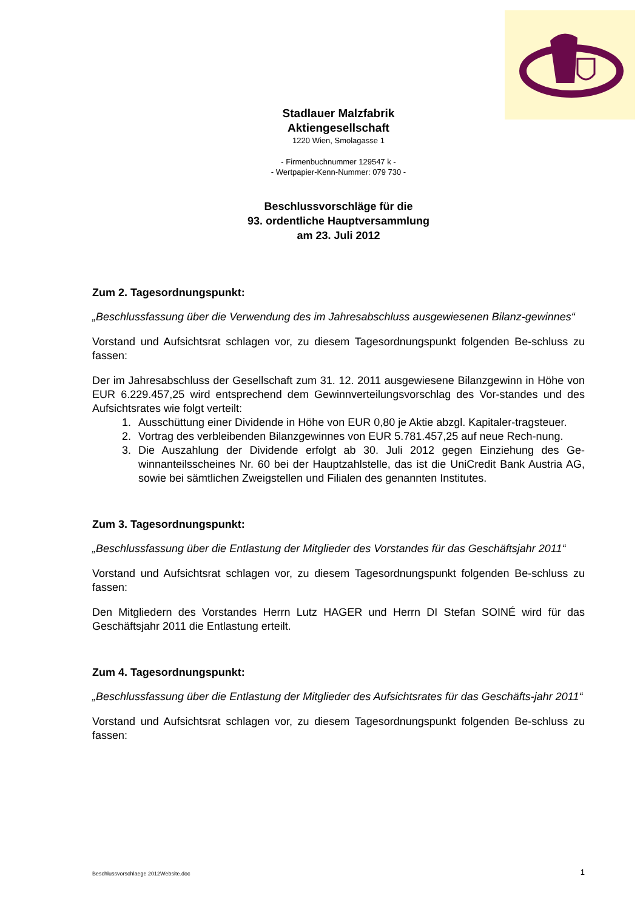Stadlauer Malzfabrik
Aktiengesellschaft
1220 Wien, Smolagasse 1
- Firmenbuchnummer 129547 k -
- Wertpapier-Kenn-Nummer: 079 730 -
Beschlussvorschläge für die
93. ordentliche Hauptversammlung
am 23. Juli 2012
Zum 2. Tagesordnungspunkt:
„Beschlussfassung über die Verwendung des im Jahresabschluss ausgewiesenen Bilanz-gewinnes“
Vorstand und Aufsichtsrat schlagen vor, zu diesem Tagesordnungspunkt folgenden Be-schluss zu fassen:
Der im Jahresabschluss der Gesellschaft zum 31. 12. 2011 ausgewiesene Bilanzgewinn in Höhe von EUR 6.229.457,25 wird entsprechend dem Gewinnverteilungsvorschlag des Vor-standes und des Aufsichtsrates wie folgt verteilt:
1. Ausschüttung einer Dividende in Höhe von EUR 0,80 je Aktie abzgl. Kapitaler-tragsteuer.
2. Vortrag des verbleibenden Bilanzgewinnes von EUR 5.781.457,25 auf neue Rech-nung.
3. Die Auszahlung der Dividende erfolgt ab 30. Juli 2012 gegen Einziehung des Ge-winnanteilsscheines Nr. 60 bei der Hauptzahlstelle, das ist die UniCredit Bank Austria AG, sowie bei sämtlichen Zweigstellen und Filialen des genannten Institutes.
Zum 3. Tagesordnungspunkt:
„Beschlussfassung über die Entlastung der Mitglieder des Vorstandes für das Geschäftsjahr 2011“
Vorstand und Aufsichtsrat schlagen vor, zu diesem Tagesordnungspunkt folgenden Be-schluss zu fassen:
Den Mitgliedern des Vorstandes Herrn Lutz HAGER und Herrn DI Stefan SOINÉ wird für das Geschäftsjahr 2011 die Entlastung erteilt.
Zum 4. Tagesordnungspunkt:
„Beschlussfassung über die Entlastung der Mitglieder des Aufsichtsrates für das Geschäfts-jahr 2011“
Vorstand und Aufsichtsrat schlagen vor, zu diesem Tagesordnungspunkt folgenden Be-schluss zu fassen:
Beschlussvorschlaege 2012Website.doc 1